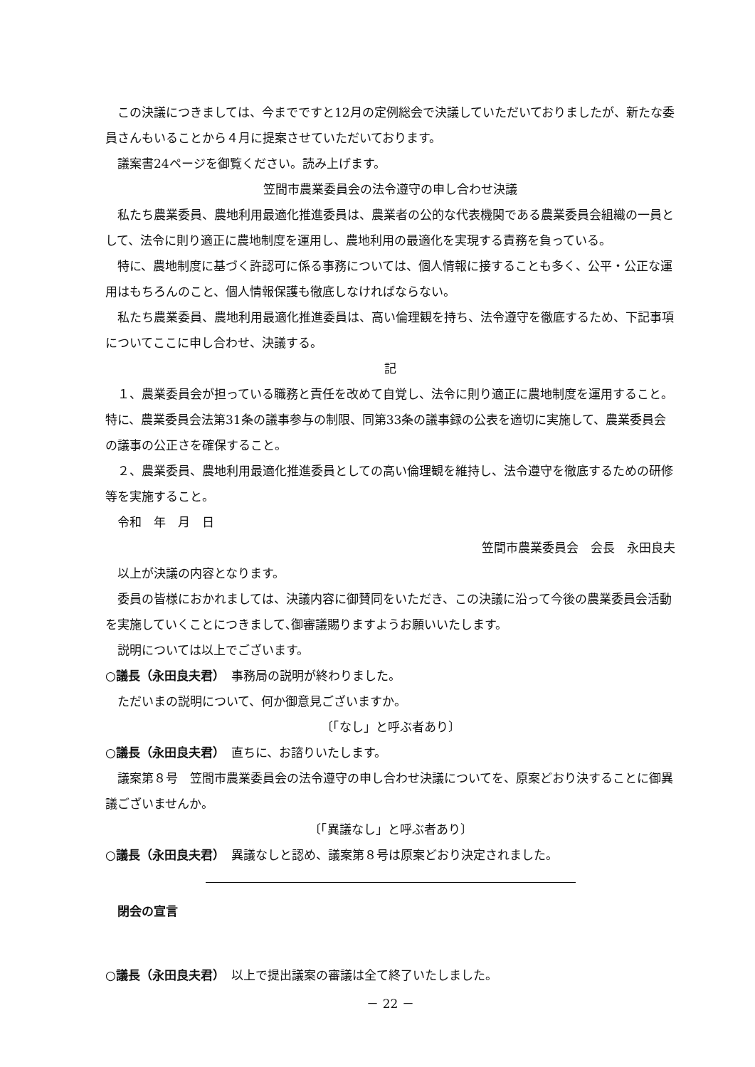この決議につきましては、今までですと12月の定例総会で決議していただいておりましたが、新たな委員さんもいることから４月に提案させていただいております。
議案書24ページを御覧ください。読み上げます。
笠間市農業委員会の法令遵守の申し合わせ決議
私たち農業委員、農地利用最適化推進委員は、農業者の公的な代表機関である農業委員会組織の一員として、法令に則り適正に農地制度を運用し、農地利用の最適化を実現する責務を負っている。
特に、農地制度に基づく許認可に係る事務については、個人情報に接することも多く、公平・公正な運用はもちろんのこと、個人情報保護も徹底しなければならない。
私たち農業委員、農地利用最適化推進委員は、高い倫理観を持ち、法令遵守を徹底するため、下記事項についてここに申し合わせ、決議する。
記
１、農業委員会が担っている職務と責任を改めて自覚し、法令に則り適正に農地制度を運用すること。特に、農業委員会法第31条の議事参与の制限、同第33条の議事録の公表を適切に実施して、農業委員会の議事の公正さを確保すること。
２、農業委員、農地利用最適化推進委員としての高い倫理観を維持し、法令遵守を徹底するための研修等を実施すること。
令和　年　月　日
笠間市農業委員会　会長　永田良夫
以上が決議の内容となります。
委員の皆様におかれましては、決議内容に御賛同をいただき、この決議に沿って今後の農業委員会活動を実施していくことにつきまして､御審議賜りますようお願いいたします。
説明については以上でございます。
○議長（永田良夫君）　事務局の説明が終わりました。
ただいまの説明について、何か御意見ございますか。
〔「なし」と呼ぶ者あり〕
○議長（永田良夫君）　直ちに、お諮りいたします。
議案第８号　笠間市農業委員会の法令遵守の申し合わせ決議についてを、原案どおり決することに御異議ございませんか。
〔「異議なし」と呼ぶ者あり〕
○議長（永田良夫君）　異議なしと認め、議案第８号は原案どおり決定されました。
閉会の宣言
○議長（永田良夫君）　以上で提出議案の審議は全て終了いたしました。
－ 22 －